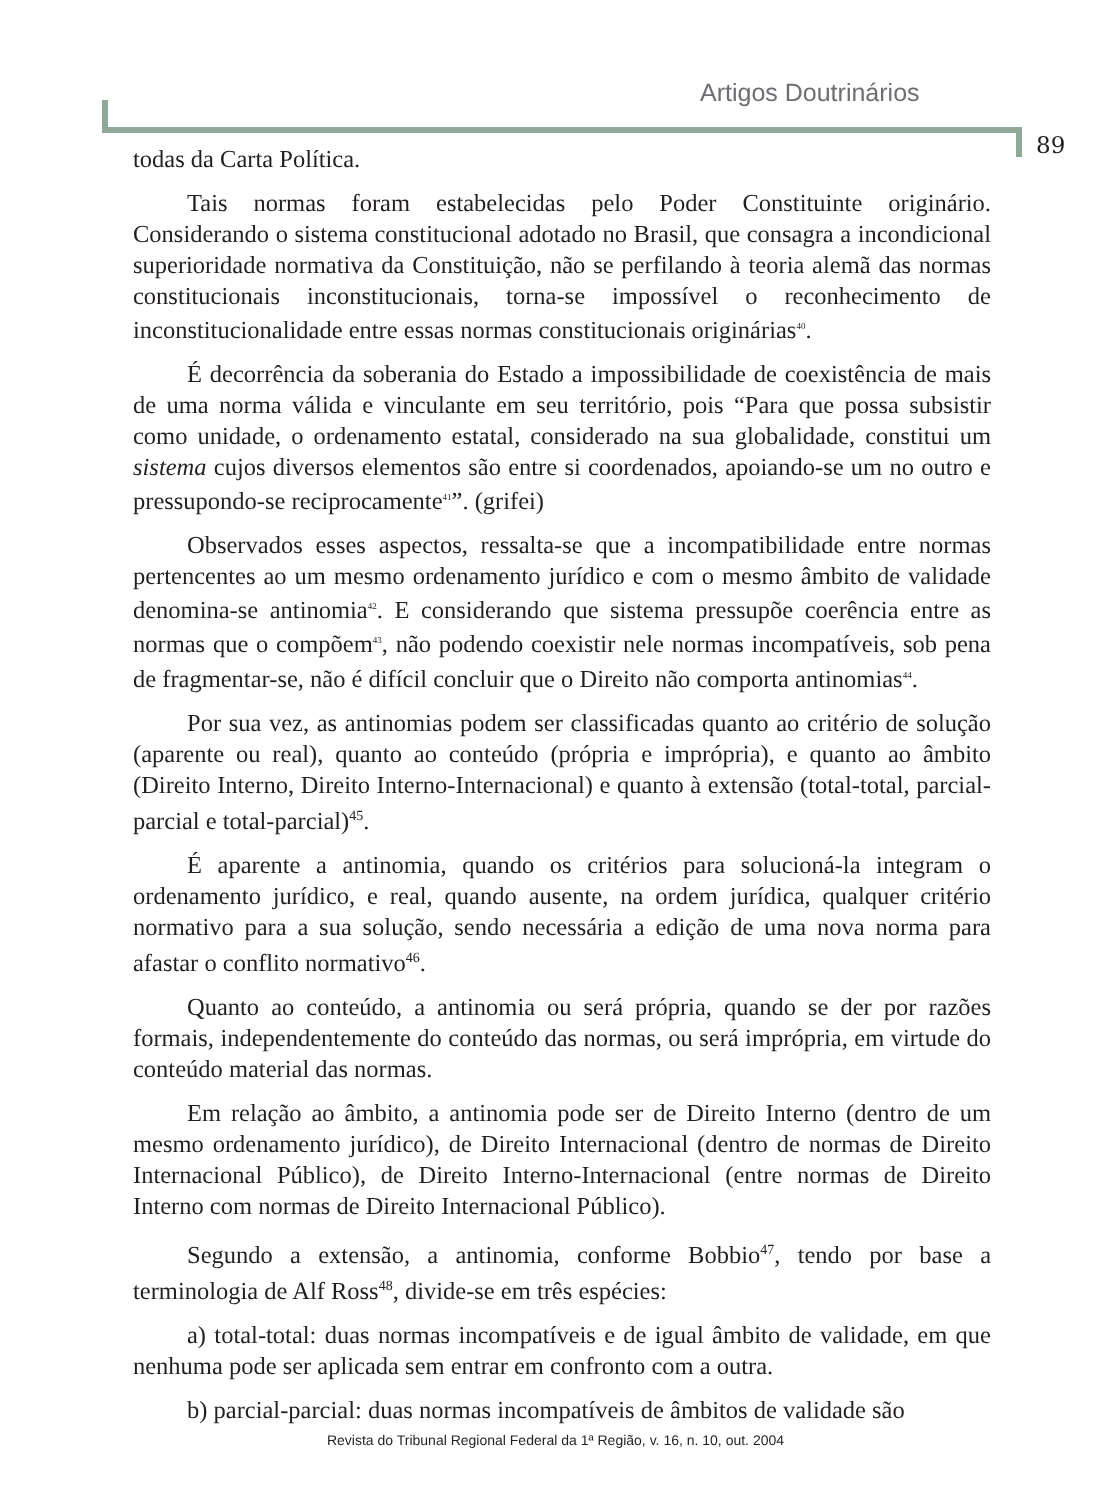Artigos Doutrinários
89
todas da Carta Política.
Tais normas foram estabelecidas pelo Poder Constituinte originário. Considerando o sistema constitucional adotado no Brasil, que consagra a incondicional superioridade normativa da Constituição, não se perfilando à teoria alemã das normas constitucionais inconstitucionais, torna-se impossível o reconhecimento de inconstitucionalidade entre essas normas constitucionais originárias<sup>40</sup>.
É decorrência da soberania do Estado a impossibilidade de coexistência de mais de uma norma válida e vinculante em seu território, pois “Para que possa subsistir como unidade, o ordenamento estatal, considerado na sua globalidade, constitui um sistema cujos diversos elementos são entre si coordenados, apoiando-se um no outro e pressupondo-se reciprocamente<sup>41</sup>”. (grifei)
Observados esses aspectos, ressalta-se que a incompatibilidade entre normas pertencentes ao um mesmo ordenamento jurídico e com o mesmo âmbito de validade denomina-se antinomia<sup>42</sup>. E considerando que sistema pressupõe coerência entre as normas que o compõem<sup>43</sup>, não podendo coexistir nele normas incompatíveis, sob pena de fragmentar-se, não é difícil concluir que o Direito não comporta antinomias<sup>44</sup>.
Por sua vez, as antinomias podem ser classificadas quanto ao critério de solução (aparente ou real), quanto ao conteúdo (própria e imprópria), e quanto ao âmbito (Direito Interno, Direito Interno-Internacional) e quanto à extensão (total-total, parcial-parcial e total-parcial)<sup>45</sup>.
É aparente a antinomia, quando os critérios para solucioná-la integram o ordenamento jurídico, e real, quando ausente, na ordem jurídica, qualquer critério normativo para a sua solução, sendo necessária a edição de uma nova norma para afastar o conflito normativo<sup>46</sup>.
Quanto ao conteúdo, a antinomia ou será própria, quando se der por razões formais, independentemente do conteúdo das normas, ou será imprópria, em virtude do conteúdo material das normas.
Em relação ao âmbito, a antinomia pode ser de Direito Interno (dentro de um mesmo ordenamento jurídico), de Direito Internacional (dentro de normas de Direito Internacional Público), de Direito Interno-Internacional (entre normas de Direito Interno com normas de Direito Internacional Público).
Segundo a extensão, a antinomia, conforme Bobbio<sup>47</sup>, tendo por base a terminologia de Alf Ross<sup>48</sup>, divide-se em três espécies:
a) total-total: duas normas incompatíveis e de igual âmbito de validade, em que nenhuma pode ser aplicada sem entrar em confronto com a outra.
b) parcial-parcial: duas normas incompatíveis de âmbitos de validade são
Revista do Tribunal Regional Federal da 1ª Região, v. 16, n. 10, out. 2004